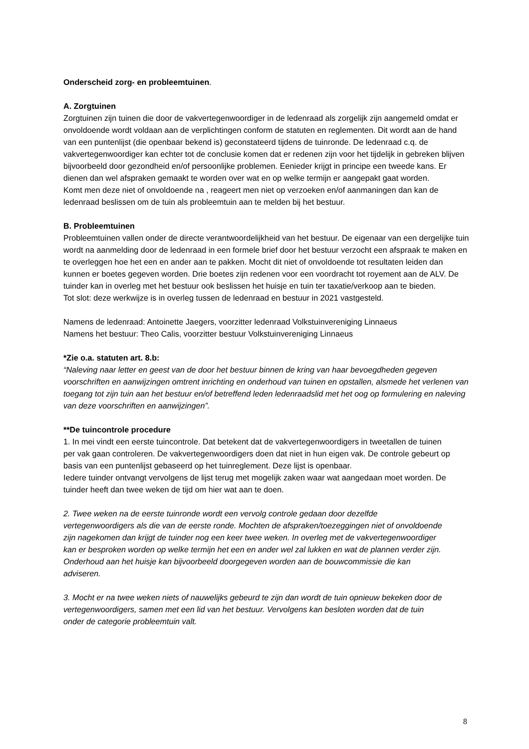Onderscheid zorg- en probleemtuinen.
A. Zorgtuinen
Zorgtuinen zijn tuinen die door de vakvertegenwoordiger in de ledenraad als zorgelijk zijn aangemeld omdat er onvoldoende wordt voldaan aan de verplichtingen conform de statuten en reglementen. Dit wordt aan de hand van een puntenlijst (die openbaar bekend is) geconstateerd tijdens de tuinronde. De ledenraad c.q. de vakvertegenwoordiger kan echter tot de conclusie komen dat er redenen zijn voor het tijdelijk in gebreken blijven bijvoorbeeld door gezondheid en/of persoonlijke problemen. Eenieder krijgt in principe een tweede kans. Er dienen dan wel afspraken gemaakt te worden over wat en op welke termijn er aangepakt gaat worden.
Komt men deze niet of onvoldoende na , reageert men niet op verzoeken en/of aanmaningen dan kan de ledenraad beslissen om de tuin als probleemtuin aan te melden bij het bestuur.
B. Probleemtuinen
Probleemtuinen vallen onder de directe verantwoordelijkheid van het bestuur. De eigenaar van een dergelijke tuin wordt na aanmelding door de ledenraad in een formele brief door het bestuur verzocht een afspraak te maken en te overleggen hoe het een en ander aan te pakken. Mocht dit niet of onvoldoende tot resultaten leiden dan kunnen er boetes gegeven worden. Drie boetes zijn redenen voor een voordracht tot royement aan de ALV. De tuinder kan in overleg met het bestuur ook beslissen het huisje en tuin ter taxatie/verkoop aan te bieden.
Tot slot: deze werkwijze is in overleg tussen de ledenraad en bestuur in 2021 vastgesteld.
Namens de ledenraad: Antoinette Jaegers, voorzitter ledenraad Volkstuinvereniging Linnaeus
Namens het bestuur: Theo Calis, voorzitter bestuur Volkstuinvereniging Linnaeus
*Zie o.a. statuten art. 8.b:
“Naleving naar letter en geest van de door het bestuur binnen de kring van haar bevoegdheden gegeven voorschriften en aanwijzingen omtrent inrichting en onderhoud van tuinen en opstallen, alsmede het verlenen van toegang tot zijn tuin aan het bestuur en/of betreffend leden ledenraadslid met het oog op formulering en naleving van deze voorschriften en aanwijzingen”.
**De tuincontrole procedure
1. In mei vindt een eerste tuincontrole. Dat betekent dat de vakvertegenwoordigers in tweetallen de tuinen per vak gaan controleren. De vakvertegenwoordigers doen dat niet in hun eigen vak. De controle gebeurt op basis van een puntenlijst gebaseerd op het tuinreglement. Deze lijst is openbaar.
Iedere tuinder ontvangt vervolgens de lijst terug met mogelijk zaken waar wat aangedaan moet worden. De tuinder heeft dan twee weken de tijd om hier wat aan te doen.
2. Twee weken na de eerste tuinronde wordt een vervolg controle gedaan door dezelfde vertegenwoordigers als die van de eerste ronde. Mochten de afspraken/toezeggingen niet of onvoldoende zijn nagekomen dan krijgt de tuinder nog een keer twee weken. In overleg met de vakvertegenwoordiger kan er besproken worden op welke termijn het een en ander wel zal lukken en wat de plannen verder zijn. Onderhoud aan het huisje kan bijvoorbeeld doorgegeven worden aan de bouwcommissie die kan adviseren.
3. Mocht er na twee weken niets of nauwelijks gebeurd te zijn dan wordt de tuin opnieuw bekeken door de vertegenwoordigers, samen met een lid van het bestuur. Vervolgens kan besloten worden dat de tuin onder de categorie probleemtuin valt.
8